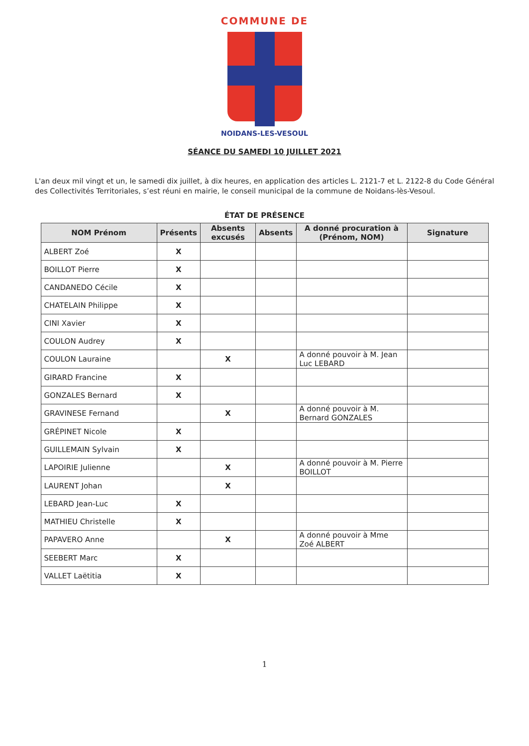COMMUNE DE
NOIDANS-LES-VESOUL
SÉANCE DU SAMEDI 10 JUILLET 2021
L'an deux mil vingt et un, le samedi dix juillet, à dix heures, en application des articles L. 2121-7 et L. 2122-8 du Code Général des Collectivités Territoriales, s’est réuni en mairie, le conseil municipal de la commune de Noidans-lès-Vesoul.
ÉTAT DE PRÉSENCE
| NOM Prénom | Présents | Absents excusés | Absents | A donné procuration à (Prénom, NOM) | Signature |
| --- | --- | --- | --- | --- | --- |
| ALBERT Zoé | X | | | | |
| BOILLOT Pierre | X | | | | |
| CANDANEDO Cécile | X | | | | |
| CHATELAIN Philippe | X | | | | |
| CINI Xavier | X | | | | |
| COULON Audrey | X | | | | |
| COULON Lauraine | | X | | A donné pouvoir à M. Jean Luc LEBARD | |
| GIRARD Francine | X | | | | |
| GONZALES Bernard | X | | | | |
| GRAVINESE Fernand | | X | | A donné pouvoir à M. Bernard GONZALES | |
| GRÉPINET Nicole | X | | | | |
| GUILLEMAIN Sylvain | X | | | | |
| LAPOIRIE Julienne | | X | | A donné pouvoir à M. Pierre BOILLOT | |
| LAURENT Johan | | X | | | |
| LEBARD Jean-Luc | X | | | | |
| MATHIEU Christelle | X | | | | |
| PAPAVERO Anne | | X | | A donné pouvoir à Mme Zoé ALBERT | |
| SEEBERT Marc | X | | | | |
| VALLET Laëtitia | X | | | | |
1